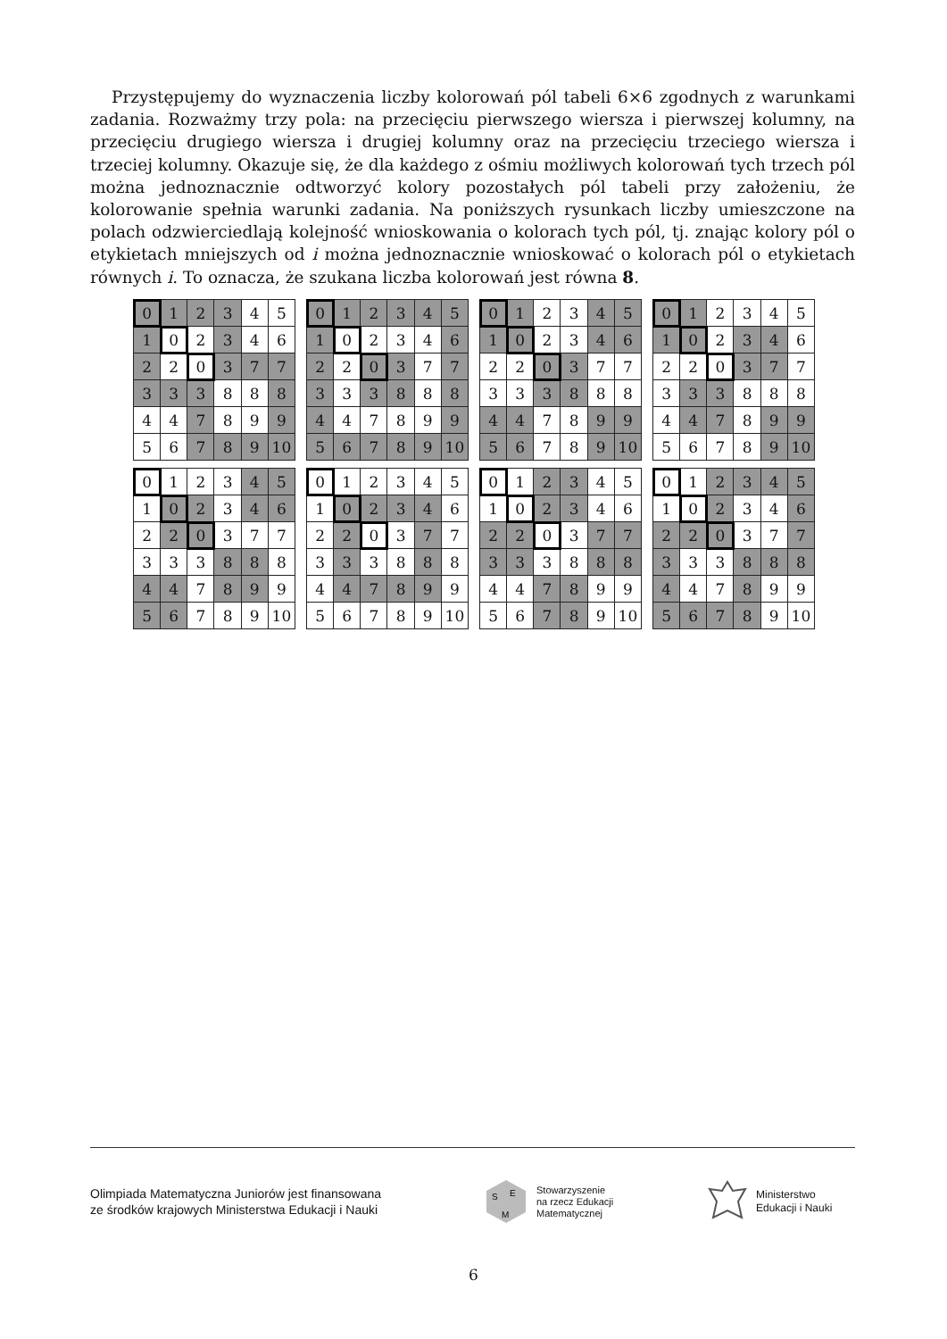Przystępujemy do wyznaczenia liczby kolorowań pól tabeli 6×6 zgodnych z warunkami zadania. Rozważmy trzy pola: na przecięciu pierwszego wiersza i pierwszej kolumny, na przecięciu drugiego wiersza i drugiej kolumny oraz na przecięciu trzeciego wiersza i trzeciej kolumny. Okazuje się, że dla każdego z ośmiu możliwych kolorowań tych trzech pól można jednoznacznie odtworzyć kolory pozostałych pól tabeli przy założeniu, że kolorowanie spełnia warunki zadania. Na poniższych rysunkach liczby umieszczone na polach odzwierciedlają kolejność wnioskowania o kolorach tych pól, tj. znając kolory pól o etykietach mniejszych od i można jednoznacznie wnioskować o kolorach pól o etykietach równych i. To oznacza, że szukana liczba kolorowań jest równa 8.
| 0 | 1 | 2 | 3 | 4 | 5 |
| 1 | 0 | 2 | 3 | 4 | 6 |
| 2 | 2 | 0 | 3 | 7 | 7 |
| 3 | 3 | 3 | 8 | 8 | 8 |
| 4 | 4 | 7 | 8 | 9 | 9 |
| 5 | 6 | 7 | 8 | 9 | 10 |
| 0 | 1 | 2 | 3 | 4 | 5 |
| 1 | 0 | 2 | 3 | 4 | 6 |
| 2 | 2 | 0 | 3 | 7 | 7 |
| 3 | 3 | 3 | 8 | 8 | 8 |
| 4 | 4 | 7 | 8 | 9 | 9 |
| 5 | 6 | 7 | 8 | 9 | 10 |
| 0 | 1 | 2 | 3 | 4 | 5 |
| 1 | 0 | 2 | 3 | 4 | 6 |
| 2 | 2 | 0 | 3 | 7 | 7 |
| 3 | 3 | 3 | 8 | 8 | 8 |
| 4 | 4 | 7 | 8 | 9 | 9 |
| 5 | 6 | 7 | 8 | 9 | 10 |
| 0 | 1 | 2 | 3 | 4 | 5 |
| 1 | 0 | 2 | 3 | 4 | 6 |
| 2 | 2 | 0 | 3 | 7 | 7 |
| 3 | 3 | 3 | 8 | 8 | 8 |
| 4 | 4 | 7 | 8 | 9 | 9 |
| 5 | 6 | 7 | 8 | 9 | 10 |
| 0 | 1 | 2 | 3 | 4 | 5 |
| 1 | 0 | 2 | 3 | 4 | 6 |
| 2 | 2 | 0 | 3 | 7 | 7 |
| 3 | 3 | 3 | 8 | 8 | 8 |
| 4 | 4 | 7 | 8 | 9 | 9 |
| 5 | 6 | 7 | 8 | 9 | 10 |
| 0 | 1 | 2 | 3 | 4 | 5 |
| 1 | 0 | 2 | 3 | 4 | 6 |
| 2 | 2 | 0 | 3 | 7 | 7 |
| 3 | 3 | 3 | 8 | 8 | 8 |
| 4 | 4 | 7 | 8 | 9 | 9 |
| 5 | 6 | 7 | 8 | 9 | 10 |
| 0 | 1 | 2 | 3 | 4 | 5 |
| 1 | 0 | 2 | 3 | 4 | 6 |
| 2 | 2 | 0 | 3 | 7 | 7 |
| 3 | 3 | 3 | 8 | 8 | 8 |
| 4 | 4 | 7 | 8 | 9 | 9 |
| 5 | 6 | 7 | 8 | 9 | 10 |
| 0 | 1 | 2 | 3 | 4 | 5 |
| 1 | 0 | 2 | 3 | 4 | 6 |
| 2 | 2 | 0 | 3 | 7 | 7 |
| 3 | 3 | 3 | 8 | 8 | 8 |
| 4 | 4 | 7 | 8 | 9 | 9 |
| 5 | 6 | 7 | 8 | 9 | 10 |
Olimpiada Matematyczna Juniorów jest finansowana
ze środków krajowych Ministerstwa Edukacji i Nauki
S
E
M
Stowarzyszenie
na rzecz Edukacji
Matematycznej
Ministerstwo
Edukacji i Nauki
6